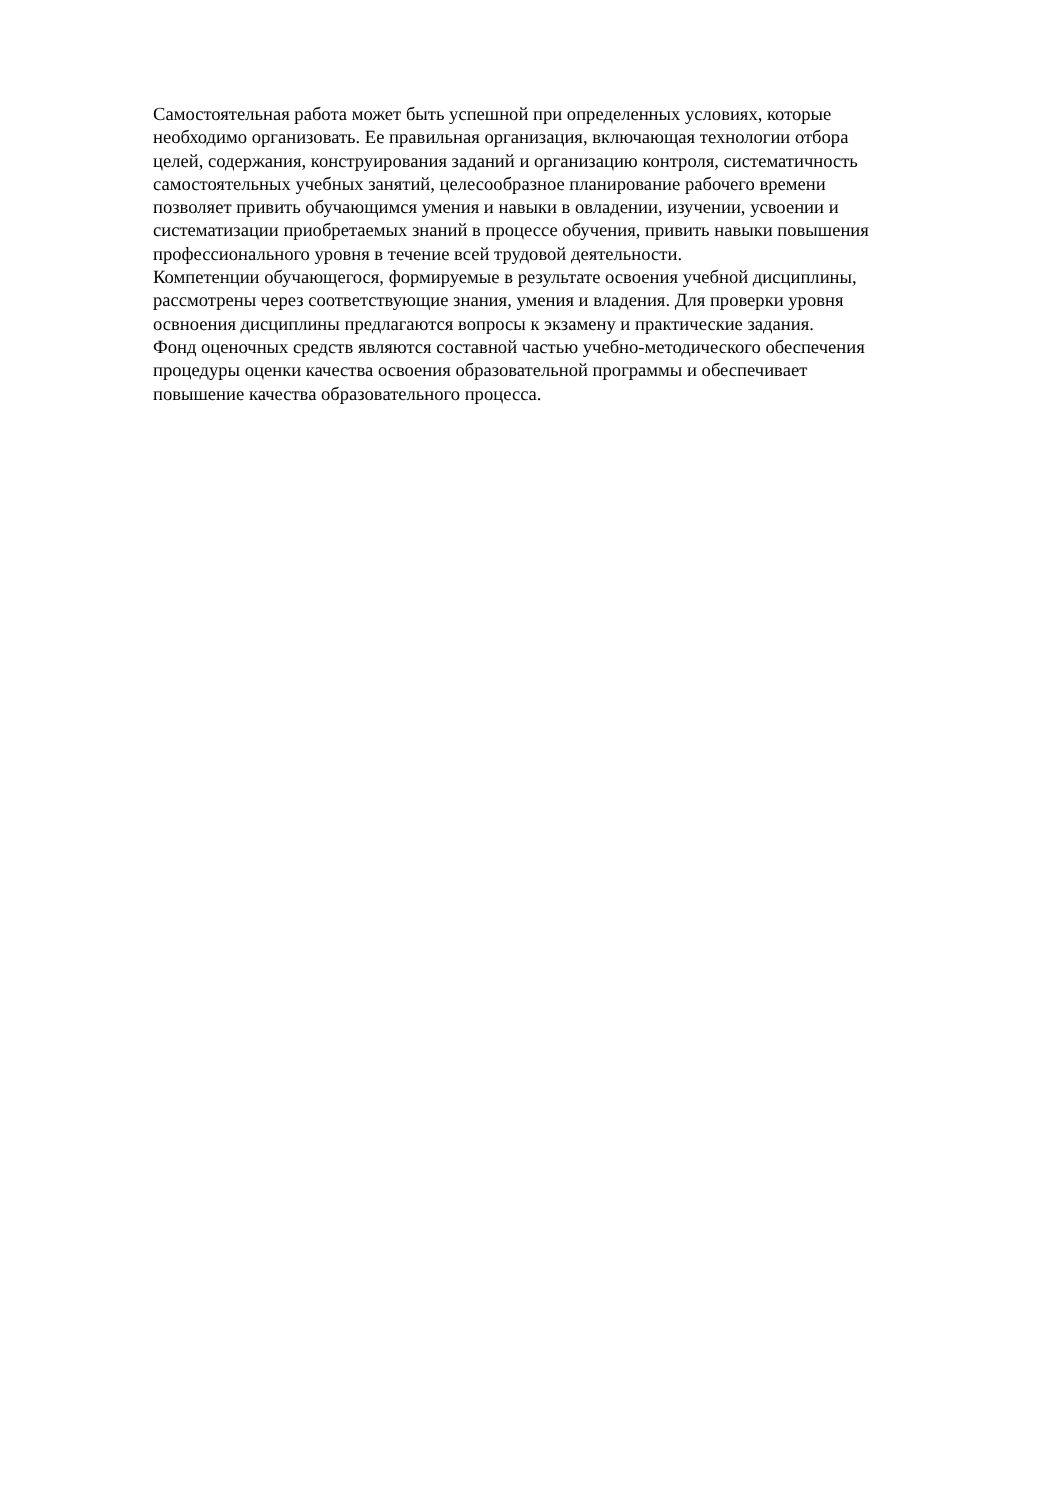Самостоятельная работа может быть успешной при определенных условиях, которые
необходимо организовать. Ее правильная организация, включающая технологии отбора
целей, содержания, конструирования заданий и организацию контроля, систематичность
самостоятельных учебных занятий, целесообразное планирование рабочего времени
позволяет привить обучающимся умения и навыки в овладении, изучении, усвоении и
систематизации приобретаемых знаний в процессе обучения, привить навыки повышения
профессионального уровня в течение всей трудовой деятельности.
Компетенции обучающегося, формируемые в результате освоения учебной дисциплины,
рассмотрены через соответствующие знания, умения и владения. Для проверки уровня
освноения дисциплины предлагаются вопросы к экзамену и практические задания.
Фонд оценочных средств являются составной частью учебно-методического обеспечения
процедуры оценки качества освоения образовательной программы и обеспечивает
повышение качества образовательного процесса.